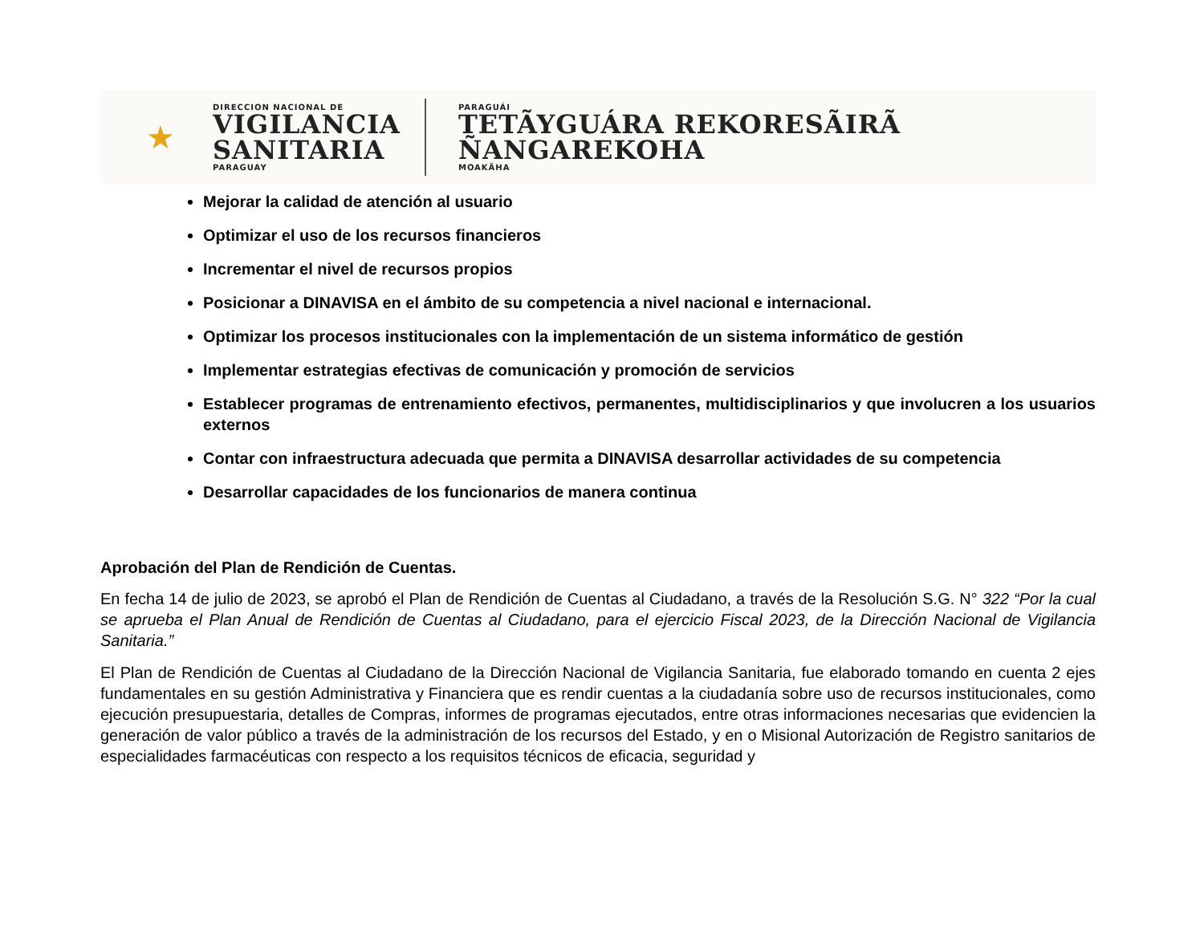★
DIRECCION NACIONAL DE
VIGILANCIA
SANITARIA
PARAGUAY
PARAGUÁI
TETÃYGUÁRA REKORESÃIRÃ
ÑANGAREKOHA
MOAKÃHA
Mejorar la calidad de atención al usuario
Optimizar el uso de los recursos financieros
Incrementar el nivel de recursos propios
Posicionar a DINAVISA en el ámbito de su competencia a nivel nacional e internacional.
Optimizar los procesos institucionales con la implementación de un sistema informático de gestión
Implementar estrategias efectivas de comunicación y promoción de servicios
Establecer programas de entrenamiento efectivos, permanentes, multidisciplinarios y que involucren a los usuarios externos
Contar con infraestructura adecuada que permita a DINAVISA desarrollar actividades de su competencia
Desarrollar capacidades de los funcionarios de manera continua
Aprobación del Plan de Rendición de Cuentas.
En fecha 14 de julio de 2023, se aprobó el Plan de Rendición de Cuentas al Ciudadano, a través de la Resolución S.G. N° 322 “Por la cual se aprueba el Plan Anual de Rendición de Cuentas al Ciudadano, para el ejercicio Fiscal 2023, de la Dirección Nacional de Vigilancia Sanitaria.”
El Plan de Rendición de Cuentas al Ciudadano de la Dirección Nacional de Vigilancia Sanitaria, fue elaborado tomando en cuenta 2 ejes fundamentales en su gestión Administrativa y Financiera que es rendir cuentas a la ciudadanía sobre uso de recursos institucionales, como ejecución presupuestaria, detalles de Compras, informes de programas ejecutados, entre otras informaciones necesarias que evidencien la generación de valor público a través de la administración de los recursos del Estado, y en o Misional Autorización de Registro sanitarios de especialidades farmacéuticas con respecto a los requisitos técnicos de eficacia, seguridad y